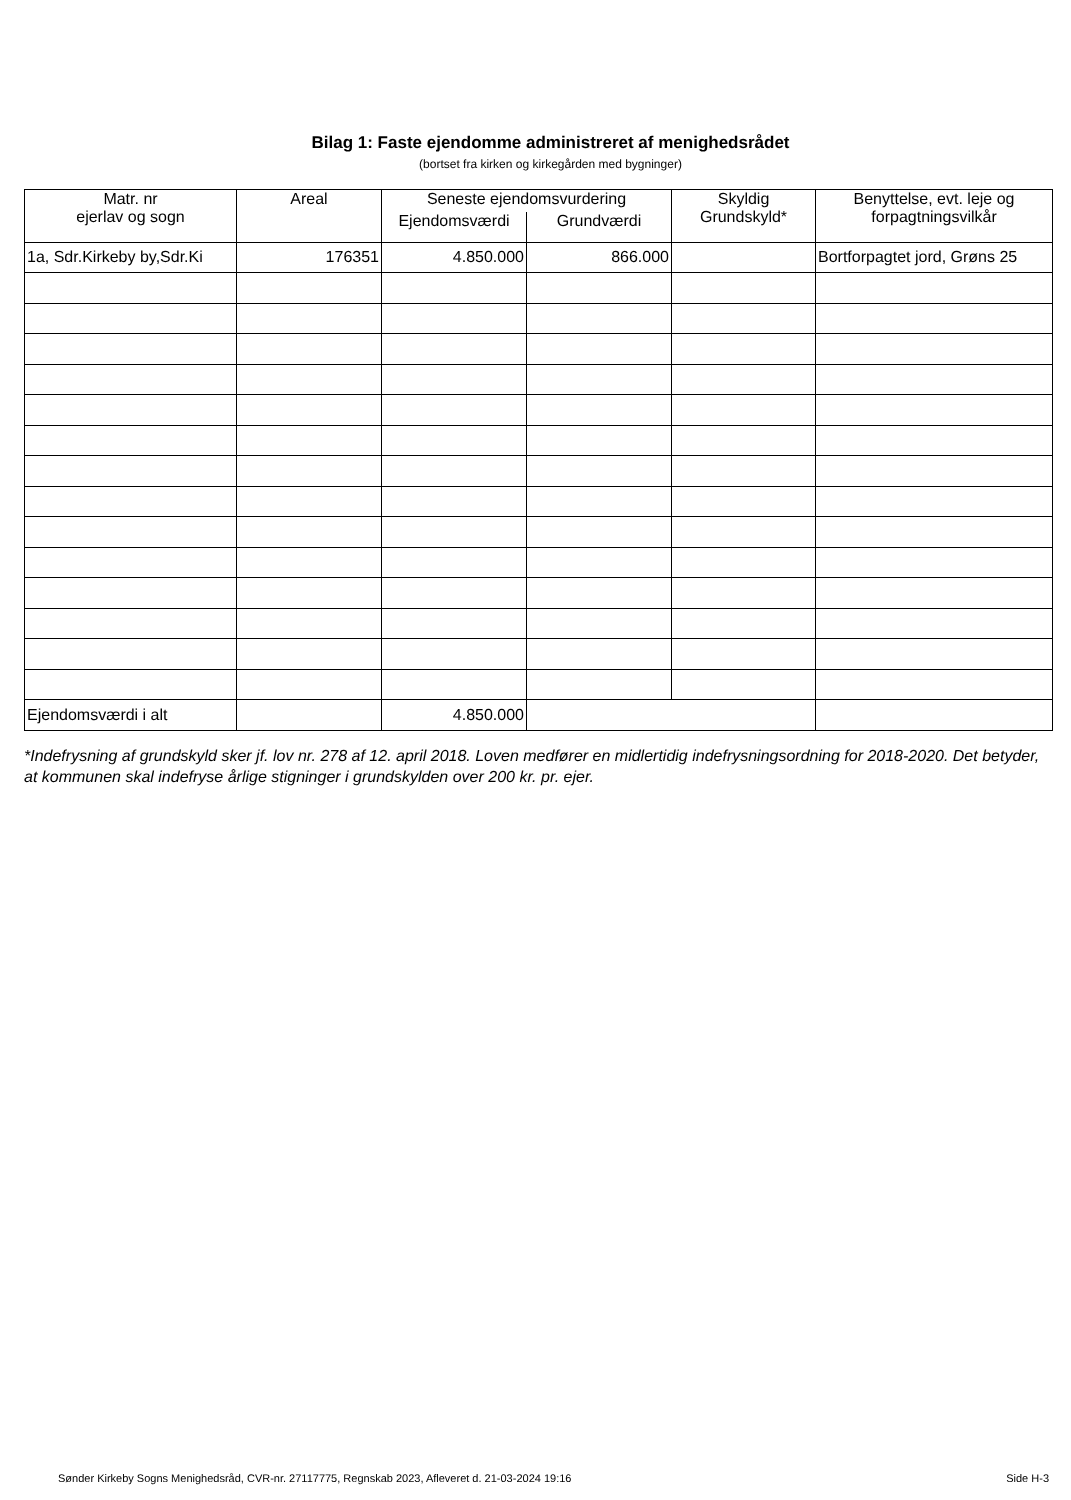Bilag 1: Faste ejendomme administreret af menighedsrådet
(bortset fra kirken og kirkegården med bygninger)
| Matr. nr ejerlav og sogn | Areal | Seneste ejendomsvurdering | | Skyldig Grundskyld* | Benyttelse, evt. leje og forpagtningsvilkår |
| --- | --- | --- | --- | --- | --- |
| | | Ejendomsværdi | Grundværdi | | |
| 1a, Sdr.Kirkeby by,Sdr.Ki | 176351 | 4.850.000 | 866.000 | | Bortforpagtet jord, Grøns 25 |
| Ejendomsværdi i alt | | 4.850.000 | | | |
*Indefrysning af grundskyld sker jf. lov nr. 278 af 12. april 2018. Loven medfører en midlertidig indefrysningsordning for 2018-2020. Det betyder, at kommunen skal indefryse årlige stigninger i grundskylden over 200 kr. pr. ejer.
Sønder Kirkeby Sogns Menighedsråd, CVR-nr. 27117775, Regnskab 2023, Afleveret d. 21-03-2024 19:16 Side H-3